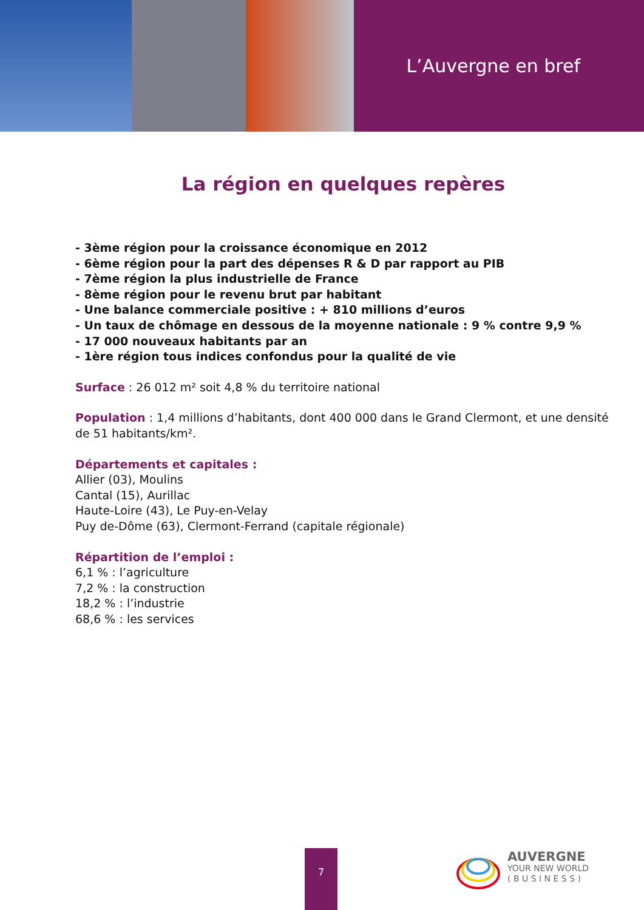L’Auvergne en bref
La région en quelques repères
- 3ème région pour la croissance économique en 2012
- 6ème région pour la part des dépenses R & D par rapport au PIB
- 7ème région la plus industrielle de France
- 8ème région pour le revenu brut par habitant
- Une balance commerciale positive : + 810 millions d’euros
- Un taux de chômage en dessous de la moyenne nationale : 9 % contre 9,9 %
- 17 000 nouveaux habitants par an
- 1ère région tous indices confondus pour la qualité de vie
Surface : 26 012 m² soit 4,8 % du territoire national
Population : 1,4 millions d’habitants, dont 400 000 dans le Grand Clermont, et une densité
de 51 habitants/km².
Départements et capitales :
Allier (03), Moulins
Cantal (15), Aurillac
Haute-Loire (43), Le Puy-en-Velay
Puy de-Dôme (63), Clermont-Ferrand (capitale régionale)
Répartition de l’emploi :
6,1 % : l’agriculture
7,2 % : la construction
18,2 % : l’industrie
68,6 % : les services
7
AUVERGNE
YOUR NEW WORLD
( B U S I N E S S )